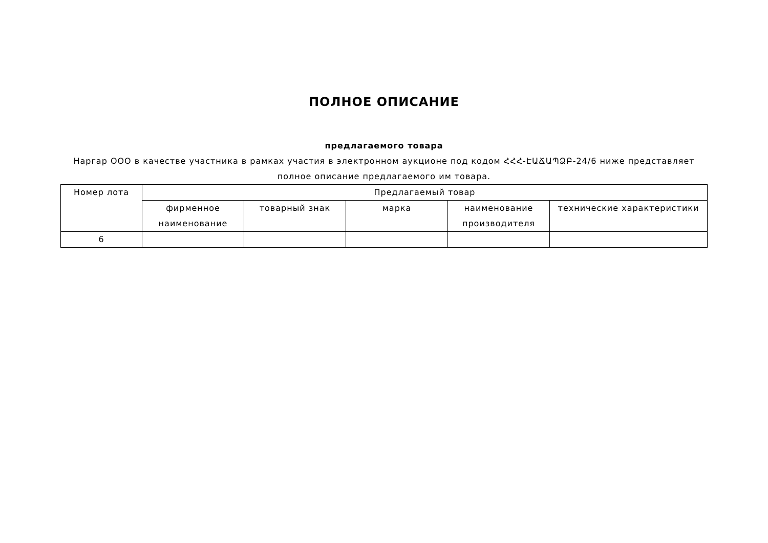ПОЛНОЕ ОПИСАНИЕ
предлагаемого товара
Наргар ООО в качестве участника в рамках участия в электронном аукционе под кодом ՀՀՀ-ԷԱՃԱՊՁԲ-24/6 ниже представляет полное описание предлагаемого им товара.
| Номер лота | Предлагаемый товар | | | | |
| --- | --- | --- | --- | --- | --- |
| | фирменное наименование | товарный знак | марка | наименование производителя | технические характеристики |
| 6 | | | | | |